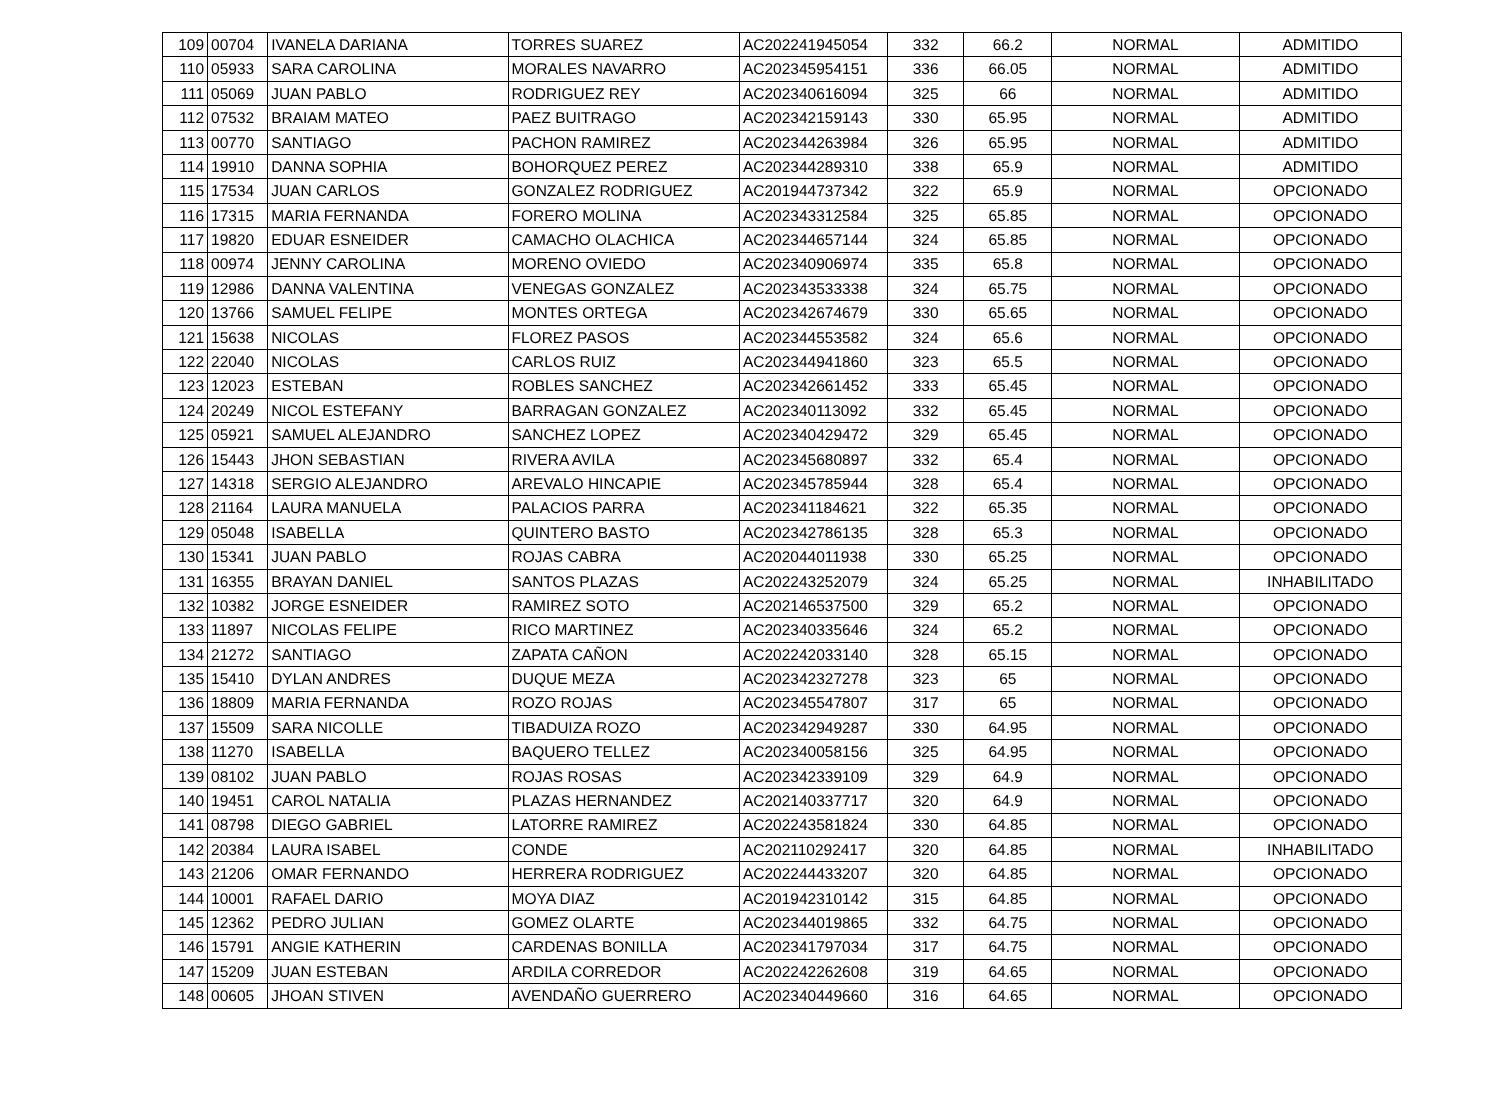| 109 | 00704 | IVANELA DARIANA | TORRES SUAREZ | AC202241945054 | 332 | 66.2 | NORMAL | ADMITIDO |
| 110 | 05933 | SARA CAROLINA | MORALES NAVARRO | AC202345954151 | 336 | 66.05 | NORMAL | ADMITIDO |
| 111 | 05069 | JUAN PABLO | RODRIGUEZ REY | AC202340616094 | 325 | 66 | NORMAL | ADMITIDO |
| 112 | 07532 | BRAIAM MATEO | PAEZ BUITRAGO | AC202342159143 | 330 | 65.95 | NORMAL | ADMITIDO |
| 113 | 00770 | SANTIAGO | PACHON RAMIREZ | AC202344263984 | 326 | 65.95 | NORMAL | ADMITIDO |
| 114 | 19910 | DANNA SOPHIA | BOHORQUEZ PEREZ | AC202344289310 | 338 | 65.9 | NORMAL | ADMITIDO |
| 115 | 17534 | JUAN CARLOS | GONZALEZ RODRIGUEZ | AC201944737342 | 322 | 65.9 | NORMAL | OPCIONADO |
| 116 | 17315 | MARIA FERNANDA | FORERO MOLINA | AC202343312584 | 325 | 65.85 | NORMAL | OPCIONADO |
| 117 | 19820 | EDUAR ESNEIDER | CAMACHO OLACHICA | AC202344657144 | 324 | 65.85 | NORMAL | OPCIONADO |
| 118 | 00974 | JENNY CAROLINA | MORENO OVIEDO | AC202340906974 | 335 | 65.8 | NORMAL | OPCIONADO |
| 119 | 12986 | DANNA VALENTINA | VENEGAS GONZALEZ | AC202343533338 | 324 | 65.75 | NORMAL | OPCIONADO |
| 120 | 13766 | SAMUEL FELIPE | MONTES ORTEGA | AC202342674679 | 330 | 65.65 | NORMAL | OPCIONADO |
| 121 | 15638 | NICOLAS | FLOREZ PASOS | AC202344553582 | 324 | 65.6 | NORMAL | OPCIONADO |
| 122 | 22040 | NICOLAS | CARLOS RUIZ | AC202344941860 | 323 | 65.5 | NORMAL | OPCIONADO |
| 123 | 12023 | ESTEBAN | ROBLES SANCHEZ | AC202342661452 | 333 | 65.45 | NORMAL | OPCIONADO |
| 124 | 20249 | NICOL ESTEFANY | BARRAGAN GONZALEZ | AC202340113092 | 332 | 65.45 | NORMAL | OPCIONADO |
| 125 | 05921 | SAMUEL ALEJANDRO | SANCHEZ LOPEZ | AC202340429472 | 329 | 65.45 | NORMAL | OPCIONADO |
| 126 | 15443 | JHON SEBASTIAN | RIVERA AVILA | AC202345680897 | 332 | 65.4 | NORMAL | OPCIONADO |
| 127 | 14318 | SERGIO ALEJANDRO | AREVALO HINCAPIE | AC202345785944 | 328 | 65.4 | NORMAL | OPCIONADO |
| 128 | 21164 | LAURA MANUELA | PALACIOS PARRA | AC202341184621 | 322 | 65.35 | NORMAL | OPCIONADO |
| 129 | 05048 | ISABELLA | QUINTERO BASTO | AC202342786135 | 328 | 65.3 | NORMAL | OPCIONADO |
| 130 | 15341 | JUAN PABLO | ROJAS CABRA | AC202044011938 | 330 | 65.25 | NORMAL | OPCIONADO |
| 131 | 16355 | BRAYAN DANIEL | SANTOS PLAZAS | AC202243252079 | 324 | 65.25 | NORMAL | INHABILITADO |
| 132 | 10382 | JORGE ESNEIDER | RAMIREZ SOTO | AC202146537500 | 329 | 65.2 | NORMAL | OPCIONADO |
| 133 | 11897 | NICOLAS FELIPE | RICO MARTINEZ | AC202340335646 | 324 | 65.2 | NORMAL | OPCIONADO |
| 134 | 21272 | SANTIAGO | ZAPATA CAÑON | AC202242033140 | 328 | 65.15 | NORMAL | OPCIONADO |
| 135 | 15410 | DYLAN ANDRES | DUQUE MEZA | AC202342327278 | 323 | 65 | NORMAL | OPCIONADO |
| 136 | 18809 | MARIA FERNANDA | ROZO ROJAS | AC202345547807 | 317 | 65 | NORMAL | OPCIONADO |
| 137 | 15509 | SARA NICOLLE | TIBADUIZA ROZO | AC202342949287 | 330 | 64.95 | NORMAL | OPCIONADO |
| 138 | 11270 | ISABELLA | BAQUERO TELLEZ | AC202340058156 | 325 | 64.95 | NORMAL | OPCIONADO |
| 139 | 08102 | JUAN PABLO | ROJAS ROSAS | AC202342339109 | 329 | 64.9 | NORMAL | OPCIONADO |
| 140 | 19451 | CAROL NATALIA | PLAZAS HERNANDEZ | AC202140337717 | 320 | 64.9 | NORMAL | OPCIONADO |
| 141 | 08798 | DIEGO GABRIEL | LATORRE RAMIREZ | AC202243581824 | 330 | 64.85 | NORMAL | OPCIONADO |
| 142 | 20384 | LAURA ISABEL | CONDE | AC202110292417 | 320 | 64.85 | NORMAL | INHABILITADO |
| 143 | 21206 | OMAR FERNANDO | HERRERA RODRIGUEZ | AC202244433207 | 320 | 64.85 | NORMAL | OPCIONADO |
| 144 | 10001 | RAFAEL DARIO | MOYA DIAZ | AC201942310142 | 315 | 64.85 | NORMAL | OPCIONADO |
| 145 | 12362 | PEDRO JULIAN | GOMEZ OLARTE | AC202344019865 | 332 | 64.75 | NORMAL | OPCIONADO |
| 146 | 15791 | ANGIE KATHERIN | CARDENAS BONILLA | AC202341797034 | 317 | 64.75 | NORMAL | OPCIONADO |
| 147 | 15209 | JUAN ESTEBAN | ARDILA CORREDOR | AC202242262608 | 319 | 64.65 | NORMAL | OPCIONADO |
| 148 | 00605 | JHOAN STIVEN | AVENDAÑO GUERRERO | AC202340449660 | 316 | 64.65 | NORMAL | OPCIONADO |